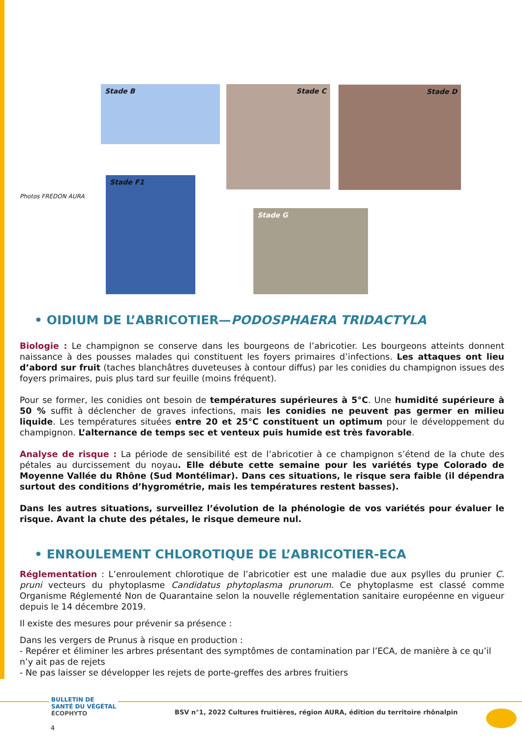Stade B Stade C Stade D
Photos FREDON AURA
Stade F1
Stade G
• OIDIUM DE L’ABRICOTIER—PODOSPHAERA TRIDACTYLA
Biologie : Le champignon se conserve dans les bourgeons de l’abricotier. Les bourgeons atteints donnent naissance à des pousses malades qui constituent les foyers primaires d’infections. Les attaques ont lieu d’abord sur fruit (taches blanchâtres duveteuses à contour diffus) par les conidies du champignon issues des foyers primaires, puis plus tard sur feuille (moins fréquent).
Pour se former, les conidies ont besoin de températures supérieures à 5°C. Une humidité supérieure à 50 % suffit à déclencher de graves infections, mais les conidies ne peuvent pas germer en milieu liquide. Les températures situées entre 20 et 25°C constituent un optimum pour le développement du champignon. L’alternance de temps sec et venteux puis humide est très favorable.
Analyse de risque : La période de sensibilité est de l’abricotier à ce champignon s’étend de la chute des pétales au durcissement du noyau. Elle débute cette semaine pour les variétés type Colorado de Moyenne Vallée du Rhône (Sud Montélimar). Dans ces situations, le risque sera faible (il dépendra surtout des conditions d’hygrométrie, mais les températures restent basses).
Dans les autres situations, surveillez l’évolution de la phénologie de vos variétés pour évaluer le risque. Avant la chute des pétales, le risque demeure nul.
• ENROULEMENT CHLOROTIQUE DE L’ABRICOTIER-ECA
Réglementation : L’enroulement chlorotique de l’abricotier est une maladie due aux psylles du prunier C. pruni vecteurs du phytoplasme Candidatus phytoplasma prunorum. Ce phytoplasme est classé comme Organisme Réglementé Non de Quarantaine selon la nouvelle réglementation sanitaire européenne en vigueur depuis le 14 décembre 2019.
Il existe des mesures pour prévenir sa présence :
Dans les vergers de Prunus à risque en production :
- Repérer et éliminer les arbres présentant des symptômes de contamination par l’ECA, de manière à ce qu’il n’y ait pas de rejets
- Ne pas laisser se développer les rejets de porte-greffes des arbres fruitiers
BULLETIN DE
SANTÉ DU VÉGÉTAL
ÉCOPHYTO
BSV n°1, 2022 Cultures fruitières, région AURA, édition du territoire rhônalpin
4